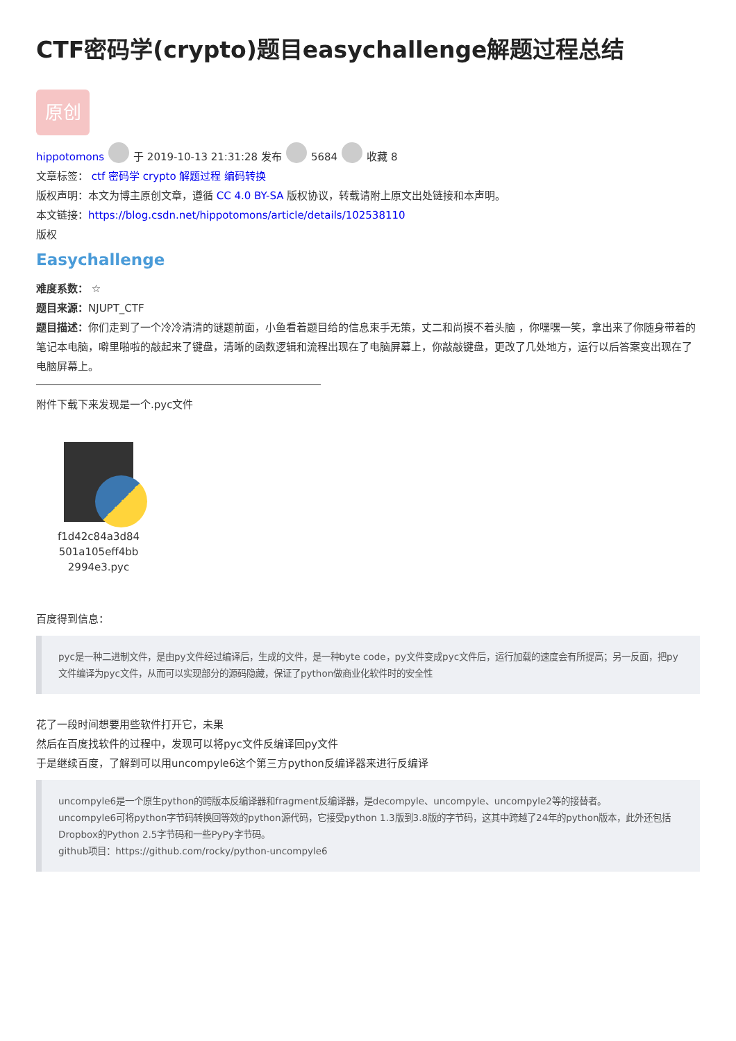CTF密码学(crypto)题目easychallenge解题过程总结
原创
hippotomons 于 2019-10-13 21:31:28 发布 5684 收藏 8
文章标签： ctf 密码学 crypto 解题过程 编码转换
版权声明：本文为博主原创文章，遵循 CC 4.0 BY-SA 版权协议，转载请附上原文出处链接和本声明。
本文链接：https://blog.csdn.net/hippotomons/article/details/102538110
版权
Easychallenge
难度系数： ☆
题目来源：NJUPT_CTF
题目描述：你们走到了一个冷冷清清的谜题前面，小鱼看着题目给的信息束手无策，丈二和尚摸不着头脑 ，你嘿嘿一笑，拿出来了你随身带着的笔记本电脑，噼里啪啦的敲起来了键盘，清晰的函数逻辑和流程出现在了电脑屏幕上，你敲敲键盘，更改了几处地方，运行以后答案变出现在了电脑屏幕上。
附件下载下来发现是一个.pyc文件
f1d42c84a3d84
501a105eff4bb
2994e3.pyc
百度得到信息：
pyc是一种二进制文件，是由py文件经过编译后，生成的文件，是一种byte code，py文件变成pyc文件后，运行加载的速度会有所提高；另一反面，把py文件编译为pyc文件，从而可以实现部分的源码隐藏，保证了python做商业化软件时的安全性
花了一段时间想要用些软件打开它，未果
然后在百度找软件的过程中，发现可以将pyc文件反编译回py文件
于是继续百度，了解到可以用uncompyle6这个第三方python反编译器来进行反编译
uncompyle6是一个原生python的跨版本反编译器和fragment反编译器，是decompyle、uncompyle、uncompyle2等的接替者。
uncompyle6可将python字节码转换回等效的python源代码，它接受python 1.3版到3.8版的字节码，这其中跨越了24年的python版本，此外还包括Dropbox的Python 2.5字节码和一些PyPy字节码。
github项目：https://github.com/rocky/python-uncompyle6